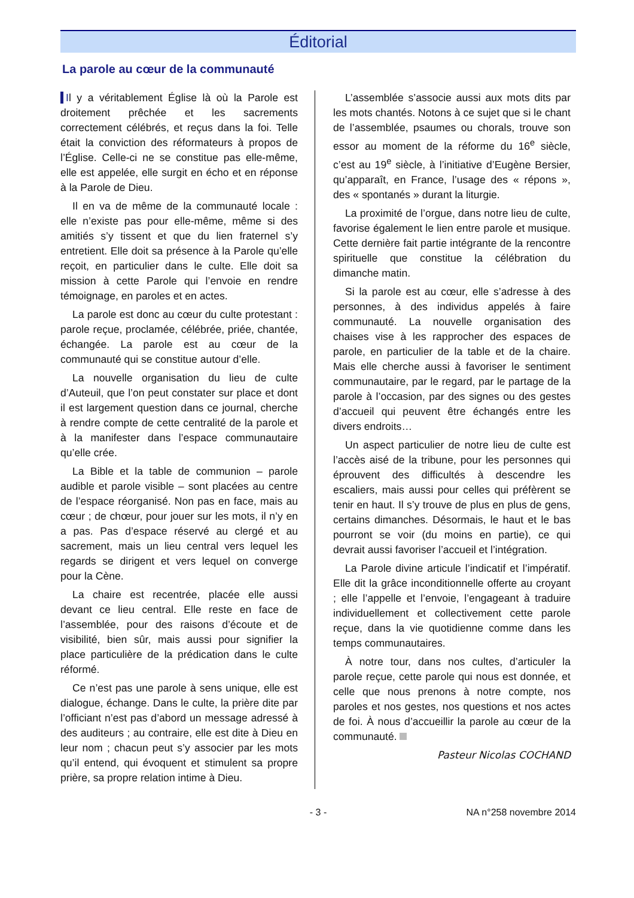Éditorial
La parole au cœur de la communauté
Il y a véritablement Église là où la Parole est droitement prêchée et les sacrements correctement célébrés, et reçus dans la foi. Telle était la conviction des réformateurs à propos de l’Église. Celle-ci ne se constitue pas elle-même, elle est appelée, elle surgit en écho et en réponse à la Parole de Dieu.
Il en va de même de la communauté locale : elle n’existe pas pour elle-même, même si des amitiés s’y tissent et que du lien fraternel s’y entretient. Elle doit sa présence à la Parole qu’elle reçoit, en particulier dans le culte. Elle doit sa mission à cette Parole qui l’envoie en rendre témoignage, en paroles et en actes.
La parole est donc au cœur du culte protestant : parole reçue, proclamée, célébrée, priée, chantée, échangée. La parole est au cœur de la communauté qui se constitue autour d’elle.
La nouvelle organisation du lieu de culte d’Auteuil, que l’on peut constater sur place et dont il est largement question dans ce journal, cherche à rendre compte de cette centralité de la parole et à la manifester dans l’espace communautaire qu’elle crée.
La Bible et la table de communion – parole audible et parole visible – sont placées au centre de l’espace réorganisé. Non pas en face, mais au cœur ; de chœur, pour jouer sur les mots, il n’y en a pas. Pas d’espace réservé au clergé et au sacrement, mais un lieu central vers lequel les regards se dirigent et vers lequel on converge pour la Cène.
La chaire est recentrée, placée elle aussi devant ce lieu central. Elle reste en face de l’assemblée, pour des raisons d’écoute et de visibilité, bien sûr, mais aussi pour signifier la place particulière de la prédication dans le culte réformé.
Ce n’est pas une parole à sens unique, elle est dialogue, échange. Dans le culte, la prière dite par l’officiant n’est pas d’abord un message adressé à des auditeurs ; au contraire, elle est dite à Dieu en leur nom ; chacun peut s’y associer par les mots qu’il entend, qui évoquent et stimulent sa propre prière, sa propre relation intime à Dieu.
L’assemblée s’associe aussi aux mots dits par les mots chantés. Notons à ce sujet que si le chant de l’assemblée, psaumes ou chorals, trouve son essor au moment de la réforme du 16<sup>e</sup> siècle, c’est au 19<sup>e</sup> siècle, à l’initiative d’Eugène Bersier, qu’apparaît, en France, l’usage des « répons », des « spontanés » durant la liturgie.
La proximité de l’orgue, dans notre lieu de culte, favorise également le lien entre parole et musique. Cette dernière fait partie intégrante de la rencontre spirituelle que constitue la célébration du dimanche matin.
Si la parole est au cœur, elle s’adresse à des personnes, à des individus appelés à faire communauté. La nouvelle organisation des chaises vise à les rapprocher des espaces de parole, en particulier de la table et de la chaire. Mais elle cherche aussi à favoriser le sentiment communautaire, par le regard, par le partage de la parole à l’occasion, par des signes ou des gestes d’accueil qui peuvent être échangés entre les divers endroits…
Un aspect particulier de notre lieu de culte est l’accès aisé de la tribune, pour les personnes qui éprouvent des difficultés à descendre les escaliers, mais aussi pour celles qui préfèrent se tenir en haut. Il s’y trouve de plus en plus de gens, certains dimanches. Désormais, le haut et le bas pourront se voir (du moins en partie), ce qui devrait aussi favoriser l’accueil et l’intégration.
La Parole divine articule l’indicatif et l’impératif. Elle dit la grâce inconditionnelle offerte au croyant ; elle l’appelle et l’envoie, l’engageant à traduire individuellement et collectivement cette parole reçue, dans la vie quotidienne comme dans les temps communautaires.
À notre tour, dans nos cultes, d’articuler la parole reçue, cette parole qui nous est donnée, et celle que nous prenons à notre compte, nos paroles et nos gestes, nos questions et nos actes de foi. À nous d’accueillir la parole au cœur de la communauté.
Pasteur Nicolas COCHAND
- 3 - NA n°258 novembre 2014